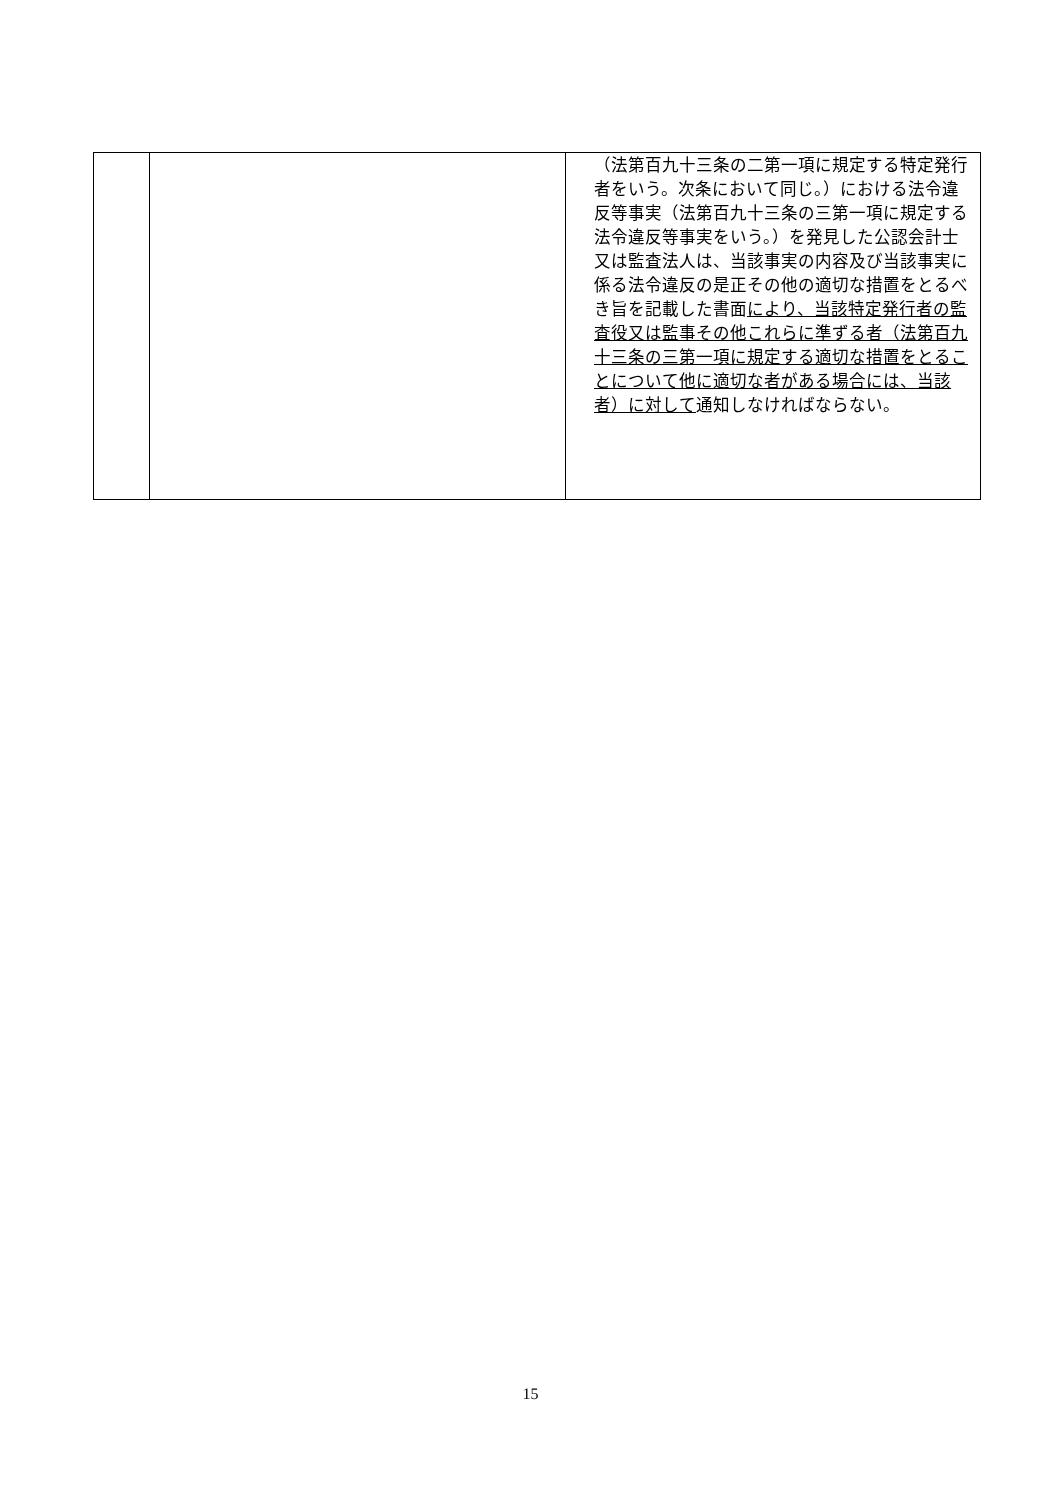| | | （法第百九十三条の二第一項に規定する特定発行者をいう。次条において同じ。）における法令違反等事実（法第百九十三条の三第一項に規定する法令違反等事実をいう。）を発見した公認会計士又は監査法人は、当該事実の内容及び当該事実に係る法令違反の是正その他の適切な措置をとるべき旨を記載した書面 により、当該特定発行者の監査役又は監事その他これらに準ずる者（法第百九十三条の三第一項に規定する適切な措置をとることについて他に適切な者がある場合には、当該者）に対して 通知しなければならない。 |
15